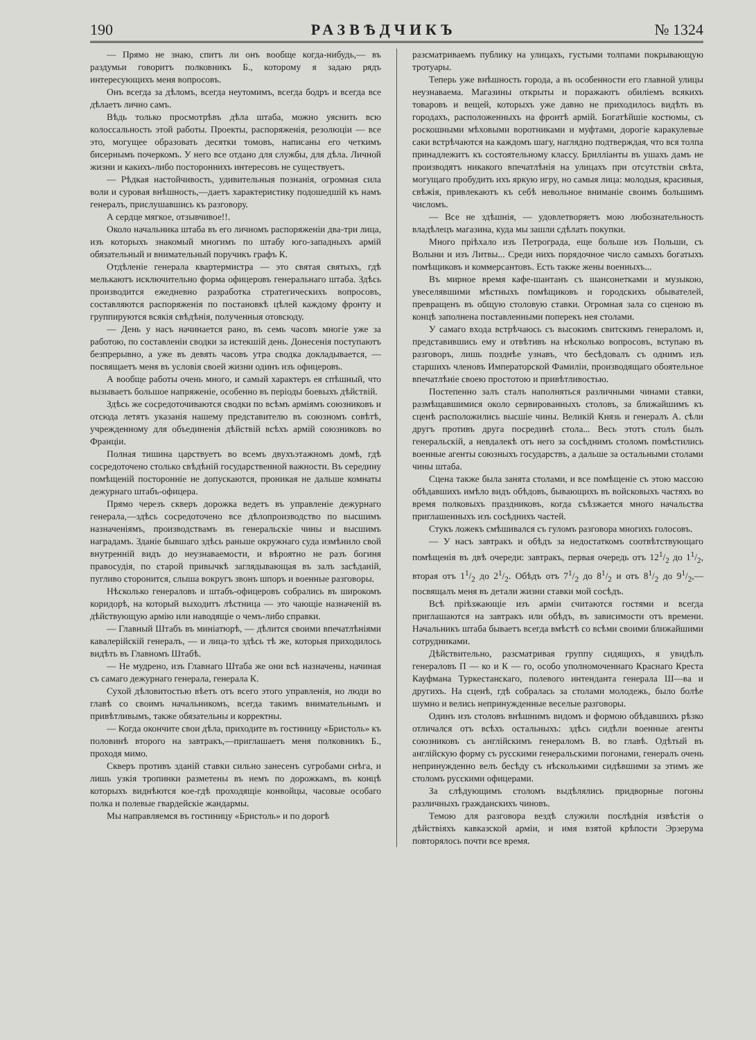190 РАЗВѢДЧИКЪ № 1324
— Прямо не знаю, спитъ ли онъ вообще когда-нибудь,— въ раздумьи говоритъ полковникъ Б., которому я задаю рядъ интересующихъ меня вопросовъ.
Онъ всегда за дѣломъ, всегда неутомимъ, всегда бодръ и всегда все дѣлаетъ лично самъ.
Вѣдь только просмотрѣвъ дѣла штаба, можно уяснить всю колоссальность этой работы. Проекты, распоряженія, резолюціи — все это, могущее образовать десятки томовъ, написаны его четкимъ бисернымъ почеркомъ. У него все отдано для службы, для дѣла. Личной жизни и какихъ-либо постороннихъ интересовъ не существуетъ.
— Рѣдкая настойчивость, удивительныя познанія, огромная сила воли и суровая внѣшность,—даетъ характеристику подошедшій къ намъ генералъ, прислушавшись къ разговору.
А сердце мягкое, отзывчивое!!.
Около начальника штаба въ его личномъ распоряженіи два-три лица, изъ которыхъ знакомый многимъ по штабу юго-западныхъ армій обязательный и внимательный поручикъ графъ К.
Отдѣленіе генерала квартермистра — это святая святыхъ, гдѣ мелькаютъ исключительно форма офицеровъ генеральнаго штаба. Здѣсь производится ежедневно разработка стратегическихъ вопросовъ, составляются распоряженія по постановкѣ цѣлей каждому фронту и группируются всякія свѣдѣнія, полученныя отовсюду.
— День у насъ начинается рано, въ семь часовъ многіе уже за работою, по составленіи сводки за истекшій день. Донесенія поступаютъ безпрерывно, а уже въ девять часовъ утра сводка докладывается, — посвящаетъ меня въ условія своей жизни одинъ изъ офицеровъ.
А вообще работы очень много, и самый характеръ ея спѣшный, что вызываетъ большое напряженіе, особенно въ періоды боевыхъ дѣйствій.
Здѣсь же сосредоточиваются сводки по всѣмъ арміямъ союзниковъ и отсюда летятъ указанія нашему представителю въ союзномъ совѣтѣ, учрежденному для объединенія дѣйствій всѣхъ армій союзниковъ во Франціи.
Полная тишина царствуетъ во всемъ двухъэтажномъ домѣ, гдѣ сосредоточено столько свѣдѣній государственной важности. Въ середину помѣщеній посторонніе не допускаются, проникая не дальше комнаты дежурнаго штабъ-офицера.
Прямо черезъ скверъ дорожка ведетъ въ управленіе дежурнаго генерала,—здѣсь сосредоточено все дѣлопроизводство по высшимъ назначеніямъ, производствамъ въ генеральскіе чины и высшимъ наградамъ. Зданіе бывшаго здѣсь раньше окружнаго суда измѣнило свой внутренній видъ до неузнаваемости, и вѣроятно не разъ богиня правосудія, по старой привычкѣ заглядывающая въ залъ засѣданій, пугливо сторонится, слыша вокругъ звонъ шпоръ и военные разговоры.
Нѣсколько генераловъ и штабъ-офицеровъ собрались въ широкомъ коридорѣ, на который выходитъ лѣстница — это чающіе назначеній въ дѣйствующую армію или наводящіе о чемъ-либо справки.
— Главный Штабъ въ миніатюрѣ, — дѣлится своими впечатлѣніями кавалерійскій генералъ, — и лица-то здѣсь тѣ же, которыя приходилось видѣть въ Главномъ Штабѣ.
— Не мудрено, изъ Главнаго Штаба же они всѣ назначены, начиная съ самаго дежурнаго генерала, генерала К.
Сухой дѣловитостью вѣетъ отъ всего этого управленія, но люди во главѣ со своимъ начальникомъ, всегда такимъ внимательнымъ и привѣтливымъ, также обязательны и корректны.
— Когда окончите свои дѣла, приходите въ гостиницу «Бристоль» къ половинѣ второго на завтракъ,—приглашаетъ меня полковникъ Б., проходя мимо.
Скверъ противъ зданій ставки сильно занесенъ сугробами снѣга, и лишь узкія тропинки разметены въ немъ по дорожкамъ, въ концѣ которыхъ виднѣются кое-гдѣ проходящіе конвойцы, часовые особаго полка и полевые гвардейскіе жандармы.
Мы направляемся въ гостиницу «Бристоль» и по дорогѣ
разсматриваемъ публику на улицахъ, густыми толпами покрывающую тротуары.
Теперь уже внѣшность города, а въ особенности его главной улицы неузнаваема. Магазины открыты и поражаютъ обиліемъ всякихъ товаровъ и вещей, которыхъ уже давно не приходилось видѣть въ городахъ, расположенныхъ на фронтѣ армій. Богатѣйшіе костюмы, съ роскошными мѣховыми воротниками и муфтами, дорогіе каракулевые саки встрѣчаются на каждомъ шагу, наглядно подтверждая, что вся толпа принадлежитъ къ состоятельному классу. Брилліанты въ ушахъ дамъ не производятъ никакого впечатлѣнія на улицахъ при отсутствіи свѣта, могущаго пробудить ихъ яркую игру, но самыя лица: молодыя, красивыя, свѣжія, привлекаютъ къ себѣ невольное вниманіе своимъ большимъ числомъ.
— Все не здѣшнія, — удовлетворяетъ мою любознательность владѣлецъ магазина, куда мы зашли сдѣлать покупки.
Много пріѣхало изъ Петрограда, еще больше изъ Польши, съ Волыни и изъ Литвы... Среди нихъ порядочное число самыхъ богатыхъ помѣщиковъ и коммерсантовъ. Есть также жены военныхъ...
Въ мирное время кафе-шантанъ съ шансонетками и музыкою, увеселявшими мѣстныхъ помѣщиковъ и городскихъ обывателей, превращенъ въ общую столовую ставки. Огромная зала со сценою въ концѣ заполнена поставленными поперекъ нея столами.
У самаго входа встрѣчаюсь съ высокимъ свитскимъ генераломъ и, представившись ему и отвѣтивъ на нѣсколько вопросовъ, вступаю въ разговоръ, лишь позднѣе узнавъ, что бесѣдовалъ съ однимъ изъ старшихъ членовъ Императорской Фамиліи, производящаго обоятельное впечатлѣніе своею простотою и привѣтливостью.
Постепенно залъ сталъ наполняться различными чинами ставки, размѣщавшимися около сервированныхъ столовъ, за ближайшимъ къ сценѣ расположились высшіе чины. Великій Князь и генералъ А. сѣли другъ противъ друга посрединѣ стола... Весь этотъ столъ былъ генеральскій, а невдалекѣ отъ него за сосѣднимъ столомъ помѣстились военные агенты союзныхъ государствъ, а дальше за остальными столами чины штаба.
Сцена также была занята столами, и все помѣщеніе съ этою массою обѣдавшихъ имѣло видъ обѣдовъ, бывающихъ въ войсковыхъ частяхъ во время полковыхъ праздниковъ, когда съѣзжается много начальства приглашенныхъ изъ сосѣднихъ частей.
Стукъ ложекъ смѣшивался съ гуломъ разговора многихъ голосовъ.
— У насъ завтракъ и обѣдъ за недостаткомъ соотвѣтствующаго помѣщенія въ двѣ очереди: завтракъ, первая очередь отъ 121/2 до 11/2, вторая отъ 11/2 до 21/2. Обѣдъ отъ 71/2 до 81/2 и отъ 81/2 до 91/2,—посвящалъ меня въ детали жизни ставки мой сосѣдъ.
Всѣ пріѣзжающіе изъ арміи считаются гостями и всегда приглашаются на завтракъ или обѣдъ, въ зависимости отъ времени. Начальникъ штаба бываетъ всегда вмѣстѣ со всѣми своими ближайшими сотрудниками.
Дѣйствительно, разсматривая группу сидящихъ, я увидѣлъ генераловъ П — ко и К — го, особо уполномоченнаго Краснаго Креста Кауфмана Туркестанскаго, полевого интенданта генерала Ш—ва и другихъ. На сценѣ, гдѣ собралась за столами молодежь, было болѣе шумно и велись непринужденные веселые разговоры.
Одинъ изъ столовъ внѣшнимъ видомъ и формою обѣдавшихъ рѣзко отличался отъ всѣхъ остальныхъ: здѣсь сидѣли военные агенты союзниковъ съ англійскимъ генераломъ В. во главѣ. Одѣтый въ англійскую форму съ русскими генеральскими погонами, генералъ очень непринужденно велъ бесѣду съ нѣсколькими сидѣвшими за этимъ же столомъ русскими офицерами.
За слѣдующимъ столомъ выдѣлялись придворные погоны различныхъ гражданскихъ чиновъ.
Темою для разговора вездѣ служили послѣднія извѣстія о дѣйствіяхъ кавказской арміи, и имя взятой крѣпости Эрзерума повторялось почти все время.